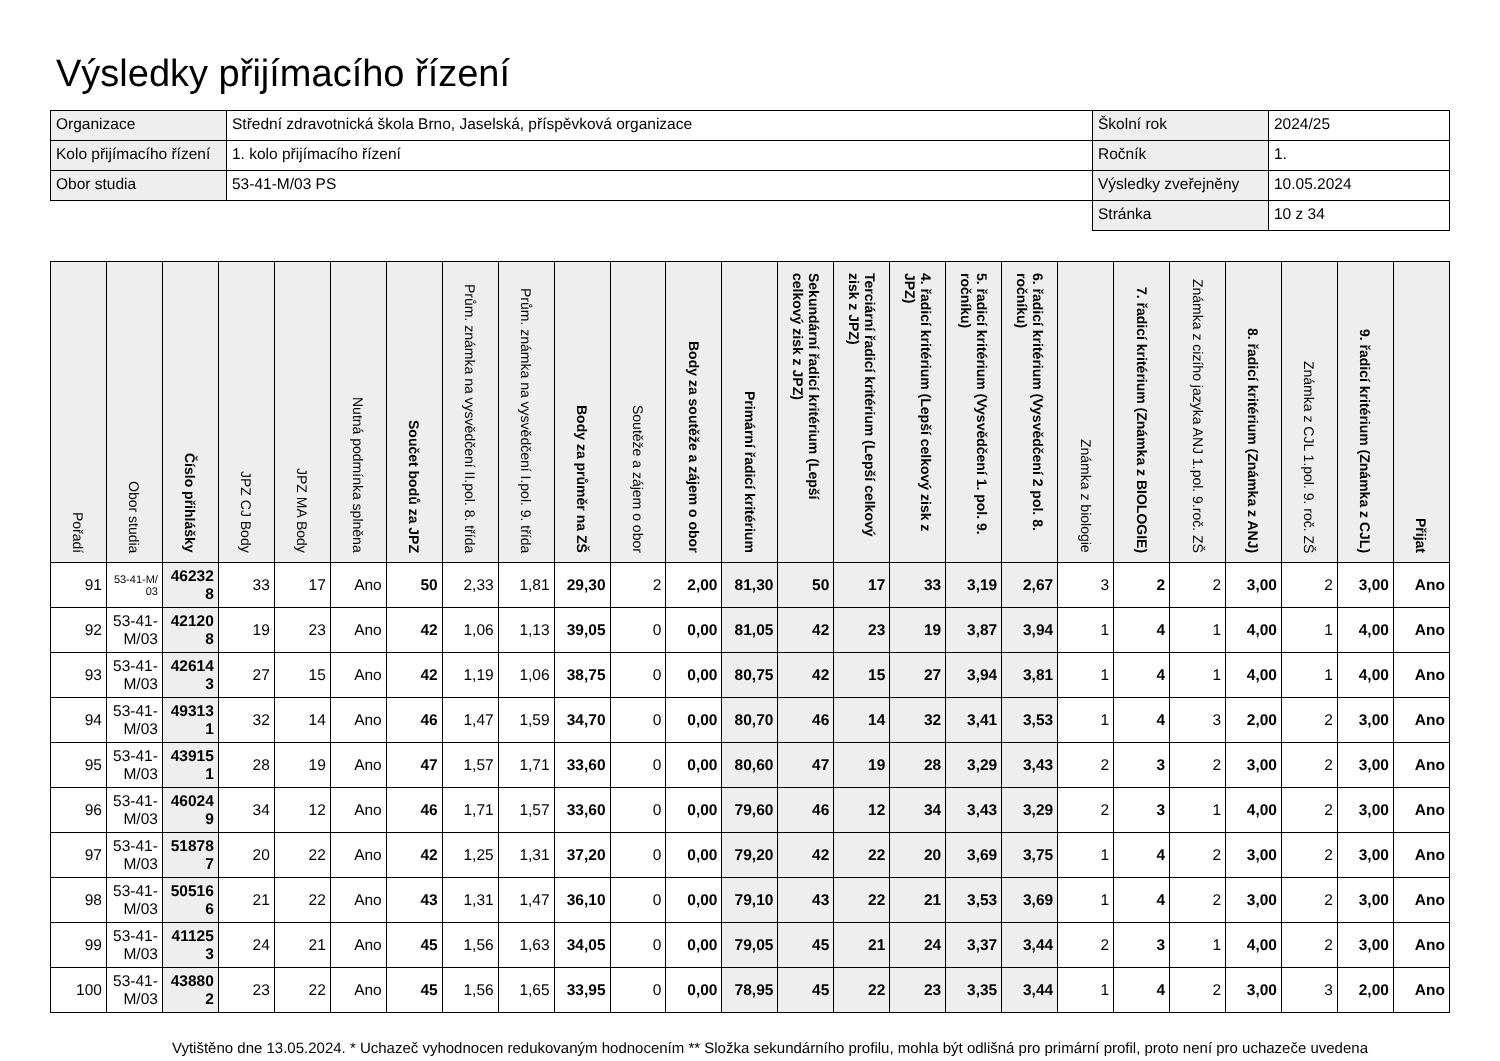Výsledky přijímacího řízení
| Organizace | Střední zdravotnická škola Brno, Jaselská, příspěvková organizace | Školní rok | 2024/25 |
| Kolo přijímacího řízení | 1. kolo přijímacího řízení | Ročník | 1. |
| Obor studia | 53-41-M/03 PS | Výsledky zveřejněny | 10.05.2024 |
| | | Stránka | 10 z 34 |
| Pořadí | Obor studia | Číslo přihlášky | JPZ CJ Body | JPZ MA Body | Nutná podmínka splněna | Součet bodů za JPZ | Prům. známka na vysvědčení II.pol. 8. třída | Prům. známka na vysvědčení I.pol. 9. třída | Body za průměr na ZŠ | Soutěže a zájem o obor | Body za soutěže a zájem o obor | Primární řadicí kritérium | Sekundární řadicí kritérium (Lepší celkový zisk z JPZ) | Terciární řadicí kritérium (Lepší celkový zisk z JPZ) | 4. řadicí kritérium (Lepší celkový zisk z JPZ) | 5. řadicí kritérium (Vysvědčení 1. pol. 9. ročníku) | 6. řadicí kritérium (Vysvědčení 2 pol. 8. ročníku) | Známka z biologie | 7. řadicí kritérium (Známka z BIOLOGIE) | Známka z cizího jazyka ANJ 1.pol. 9.roč. ZŠ | 8. řadicí kritérium (Známka z ANJ) | Známka z CJL 1.pol. 9. roč. ZŠ | 9. řadicí kritérium (Známka z CJL) | Přijat |
| --- | --- | --- | --- | --- | --- | --- | --- | --- | --- | --- | --- | --- | --- | --- | --- | --- | --- | --- | --- | --- | --- | --- | --- | --- |
| 91 | 53-41-M/03 | 462328 | 33 | 17 | Ano | 50 | 2,33 | 1,81 | 29,30 | 2 | 2,00 | 81,30 | 50 | 17 | 33 | 3,19 | 2,67 | 3 | 2 | 2 | 3,00 | 2 | 3,00 | Ano |
| 92 | 53-41-M/03 | 421208 | 19 | 23 | Ano | 42 | 1,06 | 1,13 | 39,05 | 0 | 0,00 | 81,05 | 42 | 23 | 19 | 3,87 | 3,94 | 1 | 4 | 1 | 4,00 | 1 | 4,00 | Ano |
| 93 | 53-41-M/03 | 426143 | 27 | 15 | Ano | 42 | 1,19 | 1,06 | 38,75 | 0 | 0,00 | 80,75 | 42 | 15 | 27 | 3,94 | 3,81 | 1 | 4 | 1 | 4,00 | 1 | 4,00 | Ano |
| 94 | 53-41-M/03 | 493131 | 32 | 14 | Ano | 46 | 1,47 | 1,59 | 34,70 | 0 | 0,00 | 80,70 | 46 | 14 | 32 | 3,41 | 3,53 | 1 | 4 | 3 | 2,00 | 2 | 3,00 | Ano |
| 95 | 53-41-M/03 | 439151 | 28 | 19 | Ano | 47 | 1,57 | 1,71 | 33,60 | 0 | 0,00 | 80,60 | 47 | 19 | 28 | 3,29 | 3,43 | 2 | 3 | 2 | 3,00 | 2 | 3,00 | Ano |
| 96 | 53-41-M/03 | 460249 | 34 | 12 | Ano | 46 | 1,71 | 1,57 | 33,60 | 0 | 0,00 | 79,60 | 46 | 12 | 34 | 3,43 | 3,29 | 2 | 3 | 1 | 4,00 | 2 | 3,00 | Ano |
| 97 | 53-41-M/03 | 518787 | 20 | 22 | Ano | 42 | 1,25 | 1,31 | 37,20 | 0 | 0,00 | 79,20 | 42 | 22 | 20 | 3,69 | 3,75 | 1 | 4 | 2 | 3,00 | 2 | 3,00 | Ano |
| 98 | 53-41-M/03 | 505166 | 21 | 22 | Ano | 43 | 1,31 | 1,47 | 36,10 | 0 | 0,00 | 79,10 | 43 | 22 | 21 | 3,53 | 3,69 | 1 | 4 | 2 | 3,00 | 2 | 3,00 | Ano |
| 99 | 53-41-M/03 | 411253 | 24 | 21 | Ano | 45 | 1,56 | 1,63 | 34,05 | 0 | 0,00 | 79,05 | 45 | 21 | 24 | 3,37 | 3,44 | 2 | 3 | 1 | 4,00 | 2 | 3,00 | Ano |
| 100 | 53-41-M/03 | 438802 | 23 | 22 | Ano | 45 | 1,56 | 1,65 | 33,95 | 0 | 0,00 | 78,95 | 45 | 22 | 23 | 3,35 | 3,44 | 1 | 4 | 2 | 3,00 | 3 | 2,00 | Ano |
Vytištěno dne 13.05.2024. * Uchazeč vyhodnocen redukovaným hodnocením ** Složka sekundárního profilu, mohla být odlišná pro primární profil, proto není pro uchazeče uvedena